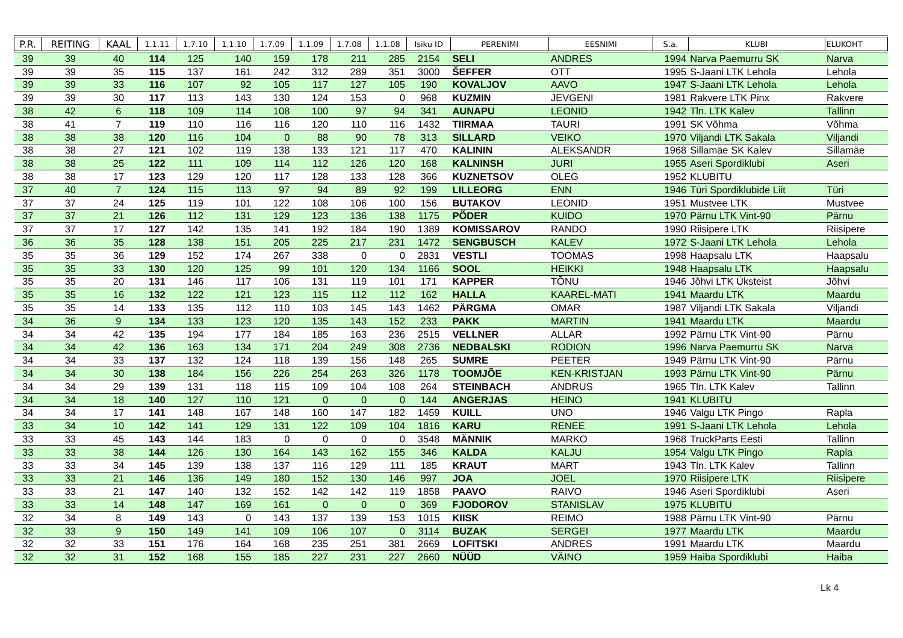| P.R. | REITING | KAAL | 1.1.11 | 1.7.10 | 1.1.10 | 1.7.09 | 1.1.09 | 1.7.08 | 1.1.08 | Isiku ID | PERENIMI | EESNIMI | S.a. | KLUBI | ELUKOHT |
| --- | --- | --- | --- | --- | --- | --- | --- | --- | --- | --- | --- | --- | --- | --- | --- |
| 39 | 39 | 40 | 114 | 125 | 140 | 159 | 178 | 211 | 285 | 2154 | SELI | ANDRES | 1994 | Narva Paemurru SK | Narva |
| 39 | 39 | 35 | 115 | 137 | 161 | 242 | 312 | 289 | 351 | 3000 | ŠEFFER | OTT | 1995 | S-Jaani LTK Lehola | Lehola |
| 39 | 39 | 33 | 116 | 107 | 92 | 105 | 117 | 127 | 105 | 190 | KOVALJOV | AAVO | 1947 | S-Jaani LTK Lehola | Lehola |
| 39 | 39 | 30 | 117 | 113 | 143 | 130 | 124 | 153 | 0 | 968 | KUZMIN | JEVGENI | 1981 | Rakvere LTK Pinx | Rakvere |
| 38 | 42 | 6 | 118 | 109 | 114 | 108 | 100 | 97 | 94 | 341 | AUNAPU | LEONID | 1942 | Tln. LTK Kalev | Tallinn |
| 38 | 41 | 7 | 119 | 110 | 116 | 116 | 120 | 110 | 116 | 1432 | TIIRMAA | TAURI | 1991 | SK Võhma | Võhma |
| 38 | 38 | 38 | 120 | 116 | 104 | 0 | 88 | 90 | 78 | 313 | SILLARD | VEIKO | 1970 | Viljandi LTK Sakala | Viljandi |
| 38 | 38 | 27 | 121 | 102 | 119 | 138 | 133 | 121 | 117 | 470 | KALININ | ALEKSANDR | 1968 | Sillamäe SK Kalev | Sillamäe |
| 38 | 38 | 25 | 122 | 111 | 109 | 114 | 112 | 126 | 120 | 168 | KALNINSH | JURI | 1955 | Aseri Spordiklubi | Aseri |
| 38 | 38 | 17 | 123 | 129 | 120 | 117 | 128 | 133 | 128 | 366 | KUZNETSOV | OLEG | 1952 | KLUBITU | |
| 37 | 40 | 7 | 124 | 115 | 113 | 97 | 94 | 89 | 92 | 199 | LILLEORG | ENN | 1946 | Türi Spordiklubide Liit | Türi |
| 37 | 37 | 24 | 125 | 119 | 101 | 122 | 108 | 106 | 100 | 156 | BUTAKOV | LEONID | 1951 | Mustvee LTK | Mustvee |
| 37 | 37 | 21 | 126 | 112 | 131 | 129 | 123 | 136 | 138 | 1175 | PÕDER | KUIDO | 1970 | Pärnu LTK Vint-90 | Pärnu |
| 37 | 37 | 17 | 127 | 142 | 135 | 141 | 192 | 184 | 190 | 1389 | KOMISSAROV | RANDO | 1990 | Riisipere LTK | Riisipere |
| 36 | 36 | 35 | 128 | 138 | 151 | 205 | 225 | 217 | 231 | 1472 | SENGBUSCH | KALEV | 1972 | S-Jaani LTK Lehola | Lehola |
| 35 | 35 | 36 | 129 | 152 | 174 | 267 | 338 | 0 | 0 | 2831 | VESTLI | TOOMAS | 1998 | Haapsalu LTK | Haapsalu |
| 35 | 35 | 33 | 130 | 120 | 125 | 99 | 101 | 120 | 134 | 1166 | SOOL | HEIKKI | 1948 | Haapsalu LTK | Haapsalu |
| 35 | 35 | 20 | 131 | 146 | 117 | 106 | 131 | 119 | 101 | 171 | KAPPER | TÕNU | 1946 | Jõhvi LTK Üksteist | Jõhvi |
| 35 | 35 | 16 | 132 | 122 | 121 | 123 | 115 | 112 | 112 | 162 | HALLA | KAAREL-MATI | 1941 | Maardu LTK | Maardu |
| 35 | 35 | 14 | 133 | 135 | 112 | 110 | 103 | 145 | 143 | 1462 | PÄRGMA | OMAR | 1987 | Viljandi LTK Sakala | Viljandi |
| 34 | 36 | 9 | 134 | 133 | 123 | 120 | 135 | 143 | 152 | 233 | PAKK | MARTIN | 1941 | Maardu LTK | Maardu |
| 34 | 34 | 42 | 135 | 194 | 177 | 184 | 185 | 163 | 236 | 2515 | VELLNER | ALLAR | 1992 | Pärnu LTK Vint-90 | Pärnu |
| 34 | 34 | 42 | 136 | 163 | 134 | 171 | 204 | 249 | 308 | 2736 | NEDBALSKI | RODION | 1996 | Narva Paemurru SK | Narva |
| 34 | 34 | 33 | 137 | 132 | 124 | 118 | 139 | 156 | 148 | 265 | SUMRE | PEETER | 1949 | Pärnu LTK Vint-90 | Pärnu |
| 34 | 34 | 30 | 138 | 184 | 156 | 226 | 254 | 263 | 326 | 1178 | TOOMJÕE | KEN-KRISTJAN | 1993 | Pärnu LTK Vint-90 | Pärnu |
| 34 | 34 | 29 | 139 | 131 | 118 | 115 | 109 | 104 | 108 | 264 | STEINBACH | ANDRUS | 1965 | Tln. LTK Kalev | Tallinn |
| 34 | 34 | 18 | 140 | 127 | 110 | 121 | 0 | 0 | 0 | 144 | ANGERJAS | HEINO | 1941 | KLUBITU | |
| 34 | 34 | 17 | 141 | 148 | 167 | 148 | 160 | 147 | 182 | 1459 | KUILL | UNO | 1946 | Valgu LTK Pingo | Rapla |
| 33 | 34 | 10 | 142 | 141 | 129 | 131 | 122 | 109 | 104 | 1816 | KARU | RENEE | 1991 | S-Jaani LTK Lehola | Lehola |
| 33 | 33 | 45 | 143 | 144 | 183 | 0 | 0 | 0 | 0 | 3548 | MÄNNIK | MARKO | 1968 | TruckParts Eesti | Tallinn |
| 33 | 33 | 38 | 144 | 126 | 130 | 164 | 143 | 162 | 155 | 346 | KALDA | KALJU | 1954 | Valgu LTK Pingo | Rapla |
| 33 | 33 | 34 | 145 | 139 | 138 | 137 | 116 | 129 | 111 | 185 | KRAUT | MART | 1943 | Tln. LTK Kalev | Tallinn |
| 33 | 33 | 21 | 146 | 136 | 149 | 180 | 152 | 130 | 146 | 997 | JOA | JOEL | 1970 | Riisipere LTK | Riisipere |
| 33 | 33 | 21 | 147 | 140 | 132 | 152 | 142 | 142 | 119 | 1858 | PAAVO | RAIVO | 1946 | Aseri Spordiklubi | Aseri |
| 33 | 33 | 14 | 148 | 147 | 169 | 161 | 0 | 0 | 0 | 369 | FJODOROV | STANISLAV | 1975 | KLUBITU | |
| 32 | 34 | 8 | 149 | 143 | 0 | 143 | 137 | 139 | 153 | 1015 | KIISK | REIMO | 1988 | Pärnu LTK Vint-90 | Pärnu |
| 32 | 33 | 9 | 150 | 149 | 141 | 109 | 106 | 107 | 0 | 3114 | BUZAK | SERGEI | 1977 | Maardu LTK | Maardu |
| 32 | 32 | 33 | 151 | 176 | 164 | 168 | 235 | 251 | 381 | 2669 | LOFITSKI | ANDRES | 1991 | Maardu LTK | Maardu |
| 32 | 32 | 31 | 152 | 168 | 155 | 185 | 227 | 231 | 227 | 2660 | NÜÜD | VÄINO | 1959 | Haiba Spordiklubi | Haiba |
Lk 4